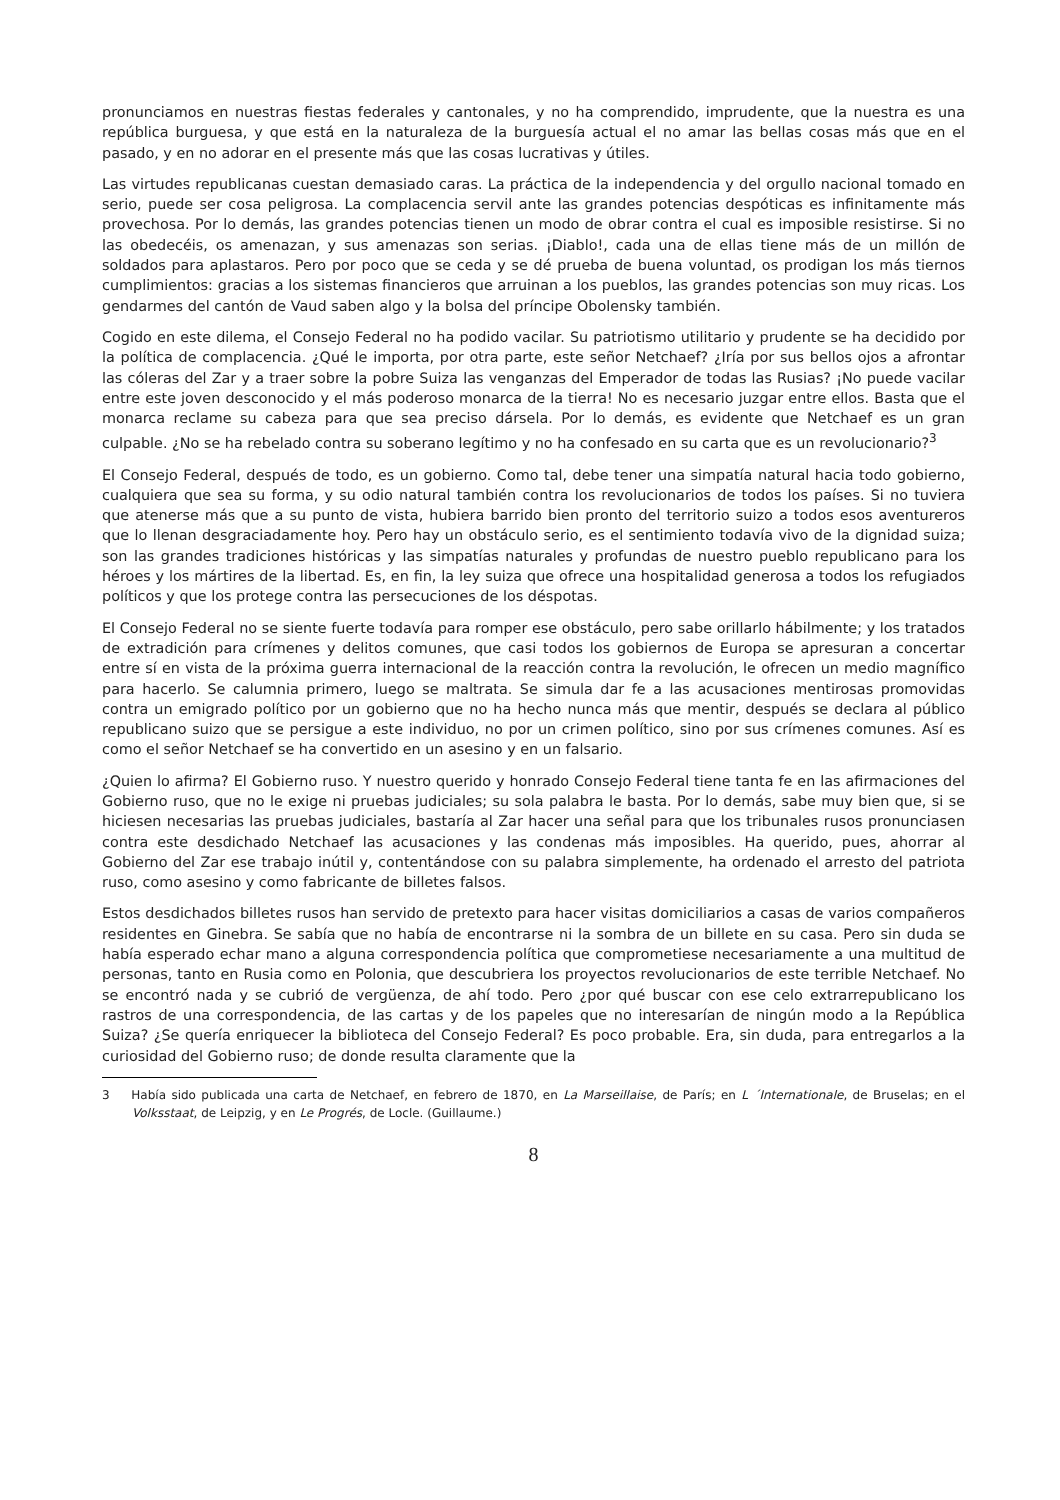pronunciamos en nuestras fiestas federales y cantonales, y no ha comprendido, imprudente, que la nuestra es una república burguesa, y que está en la naturaleza de la burguesía actual el no amar las bellas cosas más que en el pasado, y en no adorar en el presente más que las cosas lucrativas y útiles.
Las virtudes republicanas cuestan demasiado caras. La práctica de la independencia y del orgullo nacional tomado en serio, puede ser cosa peligrosa. La complacencia servil ante las grandes potencias despóticas es infinitamente más provechosa. Por lo demás, las grandes potencias tienen un modo de obrar contra el cual es imposible resistirse. Si no las obedecéis, os amenazan, y sus amenazas son serias. ¡Diablo!, cada una de ellas tiene más de un millón de soldados para aplastaros. Pero por poco que se ceda y se dé prueba de buena voluntad, os prodigan los más tiernos cumplimientos: gracias a los sistemas financieros que arruinan a los pueblos, las grandes potencias son muy ricas. Los gendarmes del cantón de Vaud saben algo y la bolsa del príncipe Obolensky también.
Cogido en este dilema, el Consejo Federal no ha podido vacilar. Su patriotismo utilitario y prudente se ha decidido por la política de complacencia. ¿Qué le importa, por otra parte, este señor Netchaef? ¿Iría por sus bellos ojos a afrontar las cóleras del Zar y a traer sobre la pobre Suiza las venganzas del Emperador de todas las Rusias? ¡No puede vacilar entre este joven desconocido y el más poderoso monarca de la tierra! No es necesario juzgar entre ellos. Basta que el monarca reclame su cabeza para que sea preciso dársela. Por lo demás, es evidente que Netchaef es un gran culpable. ¿No se ha rebelado contra su soberano legítimo y no ha confesado en su carta que es un revolucionario?<sup>3</sup>
El Consejo Federal, después de todo, es un gobierno. Como tal, debe tener una simpatía natural hacia todo gobierno, cualquiera que sea su forma, y su odio natural también contra los revolucionarios de todos los países. Si no tuviera que atenerse más que a su punto de vista, hubiera barrido bien pronto del territorio suizo a todos esos aventureros que lo llenan desgraciadamente hoy. Pero hay un obstáculo serio, es el sentimiento todavía vivo de la dignidad suiza; son las grandes tradiciones históricas y las simpatías naturales y profundas de nuestro pueblo republicano para los héroes y los mártires de la libertad. Es, en fin, la ley suiza que ofrece una hospitalidad generosa a todos los refugiados políticos y que los protege contra las persecuciones de los déspotas.
El Consejo Federal no se siente fuerte todavía para romper ese obstáculo, pero sabe orillarlo hábilmente; y los tratados de extradición para crímenes y delitos comunes, que casi todos los gobiernos de Europa se apresuran a concertar entre sí en vista de la próxima guerra internacional de la reacción contra la revolución, le ofrecen un medio magnífico para hacerlo. Se calumnia primero, luego se maltrata. Se simula dar fe a las acusaciones mentirosas promovidas contra un emigrado político por un gobierno que no ha hecho nunca más que mentir, después se declara al público republicano suizo que se persigue a este individuo, no por un crimen político, sino por sus crímenes comunes. Así es como el señor Netchaef se ha convertido en un asesino y en un falsario.
¿Quien lo afirma? El Gobierno ruso. Y nuestro querido y honrado Consejo Federal tiene tanta fe en las afirmaciones del Gobierno ruso, que no le exige ni pruebas judiciales; su sola palabra le basta. Por lo demás, sabe muy bien que, si se hiciesen necesarias las pruebas judiciales, bastaría al Zar hacer una señal para que los tribunales rusos pronunciasen contra este desdichado Netchaef las acusaciones y las condenas más imposibles. Ha querido, pues, ahorrar al Gobierno del Zar ese trabajo inútil y, contentándose con su palabra simplemente, ha ordenado el arresto del patriota ruso, como asesino y como fabricante de billetes falsos.
Estos desdichados billetes rusos han servido de pretexto para hacer visitas domiciliarios a casas de varios compañeros residentes en Ginebra. Se sabía que no había de encontrarse ni la sombra de un billete en su casa. Pero sin duda se había esperado echar mano a alguna correspondencia política que comprometiese necesariamente a una multitud de personas, tanto en Rusia como en Polonia, que descubriera los proyectos revolucionarios de este terrible Netchaef. No se encontró nada y se cubrió de vergüenza, de ahí todo. Pero ¿por qué buscar con ese celo extrarrepublicano los rastros de una correspondencia, de las cartas y de los papeles que no interesarían de ningún modo a la República Suiza? ¿Se quería enriquecer la biblioteca del Consejo Federal? Es poco probable. Era, sin duda, para entregarlos a la curiosidad del Gobierno ruso; de donde resulta claramente que la
3 Había sido publicada una carta de Netchaef, en febrero de 1870, en La Marseillaise, de París; en L ´Internationale, de Bruselas; en el Volksstaat, de Leipzig, y en Le Progrés, de Locle. (Guillaume.)
8